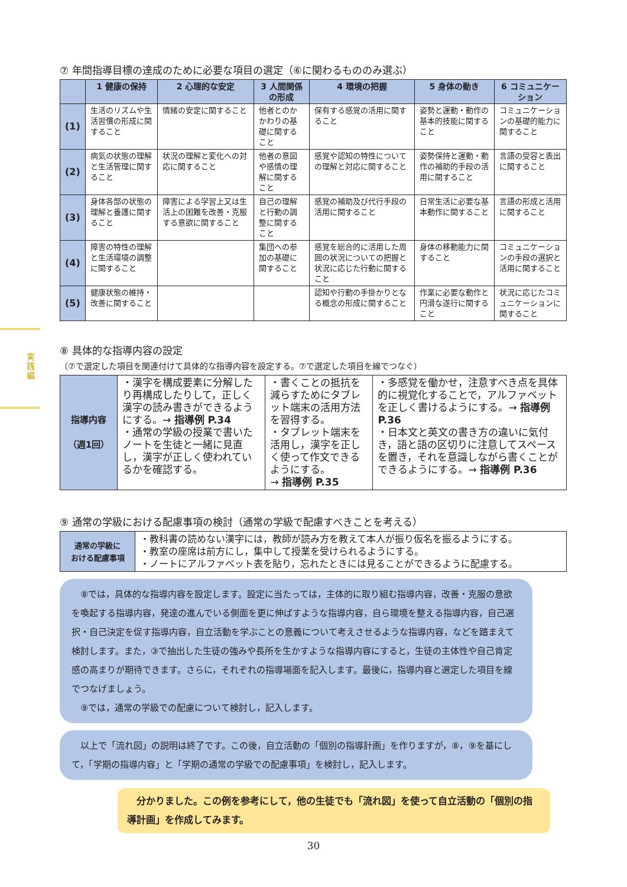実践編
⑦ 年間指導目標の達成のために必要な項目の選定（⑥に関わるもののみ選ぶ）
| | 1 健康の保持 | 2 心理的な安定 | 3 人間関係の形成 | 4 環境の把握 | 5 身体の動き | 6 コミュニケーション |
| --- | --- | --- | --- | --- | --- | --- |
| (1) | 生活のリズムや生活習慣の形成に関すること | 情緒の安定に関すること | 他者とのかかわりの基礎に関すること | 保有する感覚の活用に関すること | 姿勢と運動・動作の基本的技能に関すること | コミュニケーションの基礎的能力に関すること |
| (2) | 病気の状態の理解と生活管理に関すること | 状況の理解と変化への対応に関すること | 他者の意図や感情の理解に関すること | 感覚や認知の特性についての理解と対応に関すること | 姿勢保持と運動・動作の補助的手段の活用に関すること | 言語の受容と表出に関すること |
| (3) | 身体各部の状態の理解と養護に関すること | 障害による学習上又は生活上の困難を改善・克服する意欲に関すること | 自己の理解と行動の調整に関すること | 感覚の補助及び代行手段の活用に関すること | 日常生活に必要な基本動作に関すること | 言語の形成と活用に関すること |
| (4) | 障害の特性の理解と生活環境の調整に関すること | | 集団への参加の基礎に関すること | 感覚を総合的に活用した周囲の状況についての把握と状況に応じた行動に関すること | 身体の移動能力に関すること | コミュニケーションの手段の選択と活用に関すること |
| (5) | 健康状態の維持・改善に関すること | | | 認知や行動の手掛かりとなる概念の形成に関すること | 作業に必要な動作と円滑な遂行に関すること | 状況に応じたコミュニケーションに関すること |
⑧ 具体的な指導内容の設定
（⑦で選定した項目を関連付けて具体的な指導内容を設定する。⑦で選定した項目を線でつなぐ）
| 指導内容 （週1回） | ・漢字を構成要素に分解したり再構成したりして，正しく漢字の読み書きができるようにする。→ 指導例 P.34 ・通常の学級の授業で書いたノートを生徒と一緒に見直し，漢字が正しく使われているかを確認する。 | ・書くことの抵抗を減らすためにタブレット端末の活用方法を習得する。 ・タブレット端末を活用し，漢字を正しく使って作文できるようにする。 → 指導例 P.35 | ・多感覚を働かせ，注意すべき点を具体的に視覚化することで，アルファベットを正しく書けるようにする。→ 指導例 P.36 ・日本文と英文の書き方の違いに気付き，語と語の区切りに注意してスペースを置き，それを意識しながら書くことができるようにする。→ 指導例 P.36 |
⑨ 通常の学級における配慮事項の検討（通常の学級で配慮すべきことを考える）
| 通常の学級に おける配慮事項 | ・教科書の読めない漢字には，教師が読み方を教えて本人が振り仮名を振るようにする。 ・教室の座席は前方にし，集中して授業を受けられるようにする。 ・ノートにアルファベット表を貼り，忘れたときには見ることができるように配慮する。 |
　⑧では，具体的な指導内容を設定します。設定に当たっては，主体的に取り組む指導内容，改善・克服の意欲を喚起する指導内容，発達の進んでいる側面を更に伸ばすような指導内容，自ら環境を整える指導内容，自己選択・自己決定を促す指導内容，自立活動を学ぶことの意義について考えさせるような指導内容，などを踏まえて検討します。また，③で抽出した生徒の強みや長所を生かすような指導内容にすると，生徒の主体性や自己肯定感の高まりが期待できます。さらに，それぞれの指導場面を記入します。最後に，指導内容と選定した項目を線でつなげましょう。
　⑨では，通常の学級での配慮について検討し，記入します。
　以上で「流れ図」の説明は終了です。この後，自立活動の「個別の指導計画」を作りますが，⑧，⑨を基にして，「学期の指導内容」と「学期の通常の学級での配慮事項」を検討し，記入します。
　分かりました。この例を参考にして，他の生徒でも「流れ図」を使って自立活動の「個別の指導計画」を作成してみます。
30